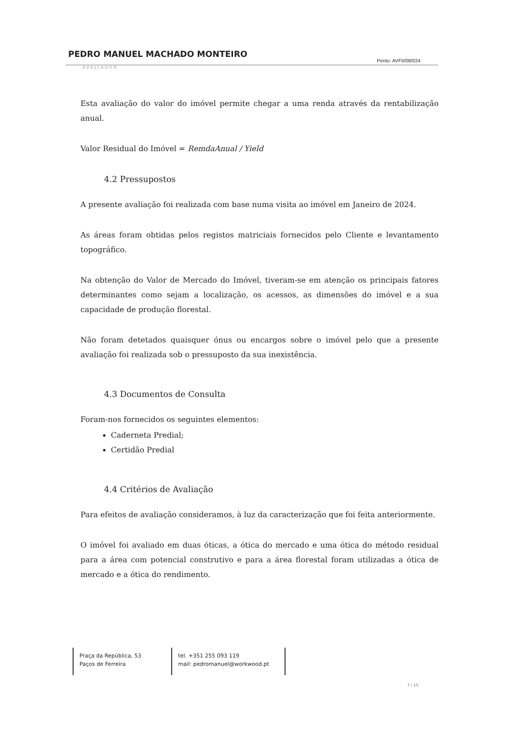PEDRO MANUEL MACHADO MONTEIRO Pento: AVFII/08/024
AVALIADOR
Esta avaliação do valor do imóvel permite chegar a uma renda através da rentabilização anual.
Valor Residual do Imóvel = RemdaAnual / Yield
4.2 Pressupostos
A presente avaliação foi realizada com base numa visita ao imóvel em Janeiro de 2024.
As áreas foram obtidas pelos registos matriciais fornecidos pelo Cliente e levantamento topográfico.
Na obtenção do Valor de Mercado do Imóvel, tiveram-se em atenção os principais fatores determinantes como sejam a localização, os acessos, as dimensões do imóvel e a sua capacidade de produção florestal.
Não foram detetados quaisquer ónus ou encargos sobre o imóvel pelo que a presente avaliação foi realizada sob o pressuposto da sua inexistência.
4.3 Documentos de Consulta
Foram-nos fornecidos os seguintes elementos:
Caderneta Predial;
Certidão Predial
4.4 Critérios de Avaliação
Para efeitos de avaliação consideramos, à luz da caracterização que foi feita anteriormente.
O imóvel foi avaliado em duas óticas, a ótica do mercado e uma ótica do método residual para a área com potencial construtivo e para a área florestal foram utilizadas a ótica de mercado e a ótica do rendimento.
Praça da República, 53
Paços de Ferreira
tel. +351 255 093 119
mail: pedromanuel@workwood.pt
7 / 15